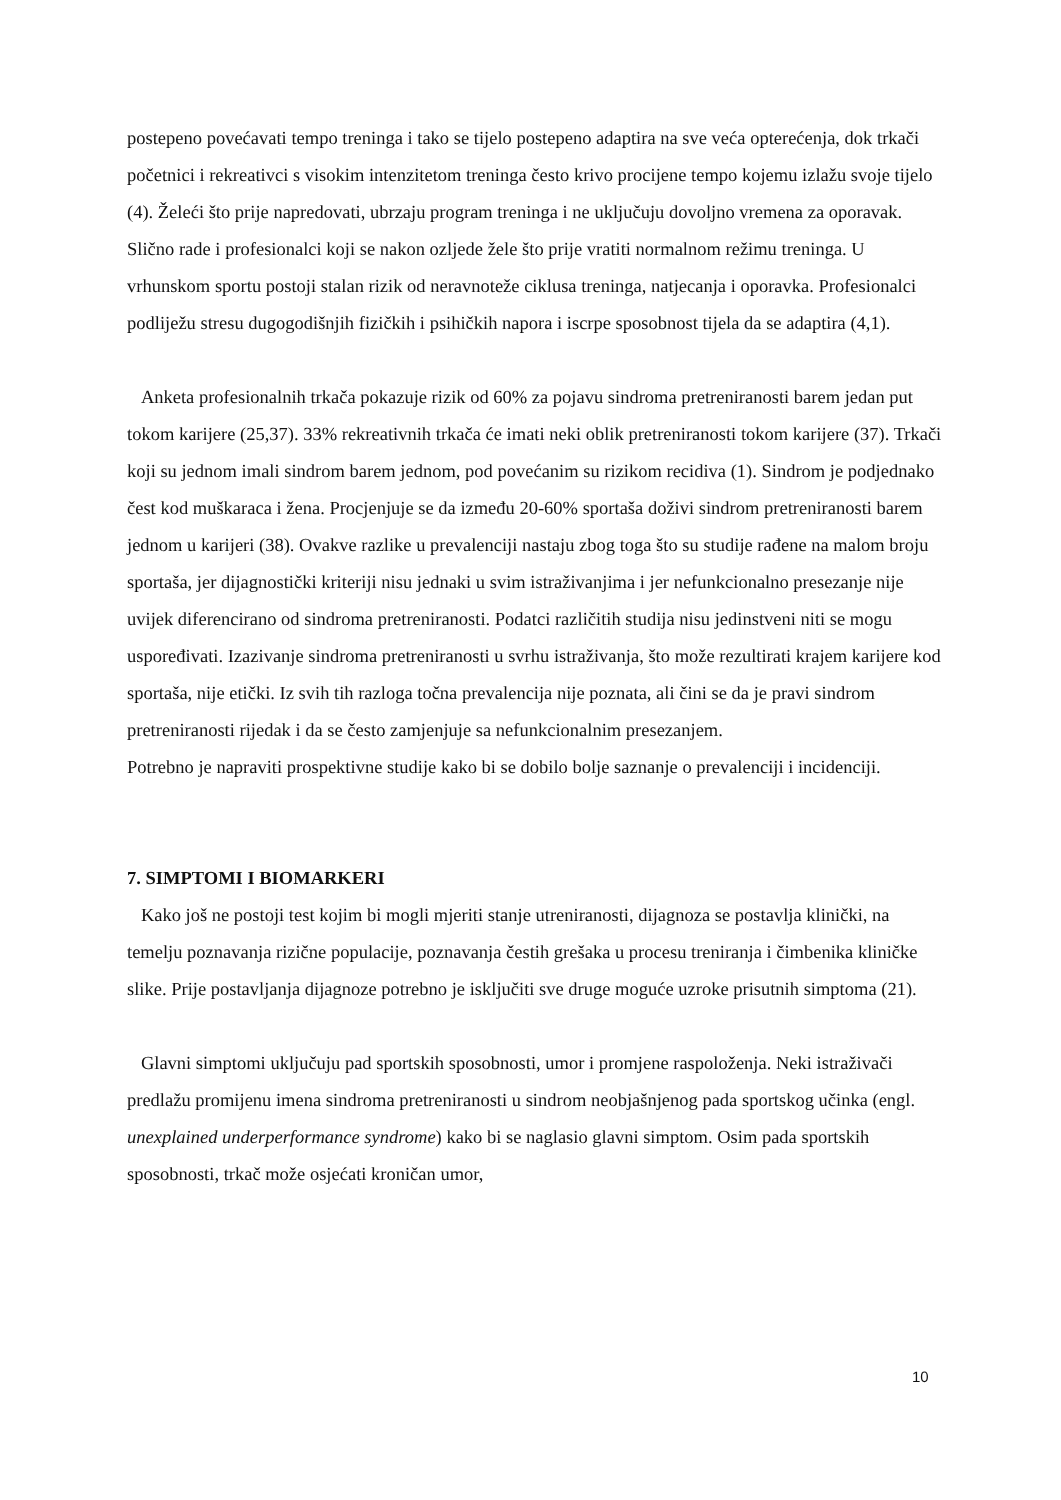postepeno povećavati tempo treninga i tako se tijelo postepeno adaptira na sve veća opterećenja, dok trkači početnici i rekreativci s visokim intenzitetom treninga često krivo procijene tempo kojemu izlažu svoje tijelo (4). Želeći što prije napredovati, ubrzaju program treninga i ne uključuju dovoljno vremena za oporavak. Slično rade i profesionalci koji se nakon ozljede žele što prije vratiti normalnom režimu treninga. U vrhunskom sportu postoji stalan rizik od neravnoteže ciklusa treninga, natjecanja i oporavka. Profesionalci podliježu stresu dugogodišnjih fizičkih i psihičkih napora i iscrpe sposobnost tijela da se adaptira (4,1).
Anketa profesionalnih trkača pokazuje rizik od 60% za pojavu sindroma pretreniranosti barem jedan put tokom karijere (25,37). 33% rekreativnih trkača će imati neki oblik pretreniranosti tokom karijere (37). Trkači koji su jednom imali sindrom barem jednom, pod povećanim su rizikom recidiva (1). Sindrom je podjednako čest kod muškaraca i žena. Procjenjuje se da između 20-60% sportaša doživi sindrom pretreniranosti barem jednom u karijeri (38). Ovakve razlike u prevalenciji nastaju zbog toga što su studije rađene na malom broju sportaša, jer dijagnostički kriteriji nisu jednaki u svim istraživanjima i jer nefunkcionalno presezanje nije uvijek diferencirano od sindroma pretreniranosti. Podatci različitih studija nisu jedinstveni niti se mogu uspoređivati. Izazivanje sindroma pretreniranosti u svrhu istraživanja, što može rezultirati krajem karijere kod sportaša, nije etički. Iz svih tih razloga točna prevalencija nije poznata, ali čini se da je pravi sindrom pretreniranosti rijedak i da se često zamjenjuje sa nefunkcionalnim presezanjem.
Potrebno je napraviti prospektivne studije kako bi se dobilo bolje saznanje o prevalenciji i incidenciji.
7. SIMPTOMI I BIOMARKERI
Kako još ne postoji test kojim bi mogli mjeriti stanje utreniranosti, dijagnoza se postavlja klinički, na temelju poznavanja rizične populacije, poznavanja čestih grešaka u procesu treniranja i čimbenika kliničke slike. Prije postavljanja dijagnoze potrebno je isključiti sve druge moguće uzroke prisutnih simptoma (21).
Glavni simptomi uključuju pad sportskih sposobnosti, umor i promjene raspoloženja. Neki istraživači predlažu promijenu imena sindroma pretreniranosti u sindrom neobjašnjenog pada sportskog učinka (engl. unexplained underperformance syndrome) kako bi se naglasio glavni simptom. Osim pada sportskih sposobnosti, trkač može osjećati kroničan umor,
10